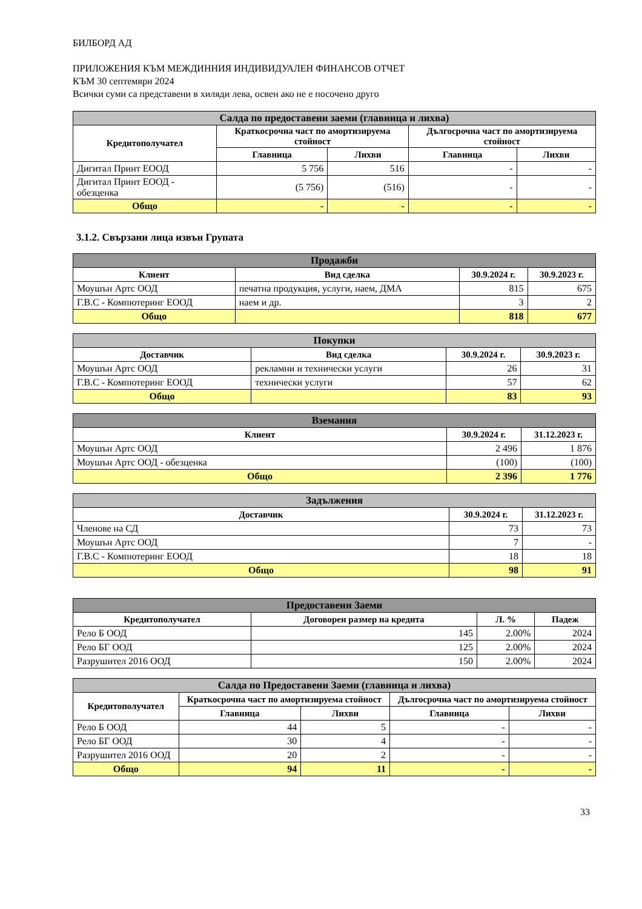БИЛБОРД АД
ПРИЛОЖЕНИЯ КЪМ МЕЖДИННИЯ ИНДИВИДУАЛЕН ФИНАНСОВ ОТЧЕТ
КЪМ 30 септември 2024
Всички суми са представени в хиляди лева, освен ако не е посочено друго
| Салда по предоставени заеми (главница и лихва) | | | | |
| --- | --- | --- | --- | --- |
| Кредитополучател | Краткосрочна част по амортизируема стойност | | Дългосрочна част по амортизируема стойност | |
| | Главница | Лихви | Главница | Лихви |
| Дигитал Принт ЕООД | 5 756 | 516 | - | - |
| Дигитал Принт ЕООД - обезценка | (5 756) | (516) | - | - |
| Общо | - | - | - | - |
3.1.2. Свързани лица извън Групата
| Продажби | | | |
| --- | --- | --- | --- |
| Клиент | Вид сделка | 30.9.2024 г. | 30.9.2023 г. |
| Моушън Артс ООД | печатна продукция, услуги, наем, ДМА | 815 | 675 |
| Г.В.С - Компютеринг ЕООД | наем и др. | 3 | 2 |
| Общо | | 818 | 677 |
| Покупки | | | |
| --- | --- | --- | --- |
| Доставчик | Вид сделка | 30.9.2024 г. | 30.9.2023 г. |
| Моушън Артс ООД | рекламни и технически услуги | 26 | 31 |
| Г.В.С - Компютеринг ЕООД | технически услуги | 57 | 62 |
| Общо | | 83 | 93 |
| Вземания | | |
| --- | --- | --- |
| Клиент | 30.9.2024 г. | 31.12.2023 г. |
| Моушън Артс ООД | 2 496 | 1 876 |
| Моушън Артс ООД - обезценка | (100) | (100) |
| Общо | 2 396 | 1 776 |
| Задължения | | |
| --- | --- | --- |
| Доставчик | 30.9.2024 г. | 31.12.2023 г. |
| Членове на СД | 73 | 73 |
| Моушън Артс ООД | 7 | - |
| Г.В.С - Компютеринг ЕООД | 18 | 18 |
| Общо | 98 | 91 |
| Предоставени Заеми | | | |
| --- | --- | --- | --- |
| Кредитополучател | Договорен размер на кредита | Л. % | Падеж |
| Рело Б ООД | 145 | 2.00% | 2024 |
| Рело БГ ООД | 125 | 2.00% | 2024 |
| Разрушител 2016 ООД | 150 | 2.00% | 2024 |
| Салда по Предоставени Заеми (главница и лихва) | | | | |
| --- | --- | --- | --- | --- |
| Кредитополучател | Краткосрочна част по амортизируема стойност | | Дългосрочна част по амортизируема стойност | |
| | Главница | Лихви | Главница | Лихви |
| Рело Б ООД | 44 | 5 | - | - |
| Рело БГ ООД | 30 | 4 | - | - |
| Разрушител 2016 ООД | 20 | 2 | - | - |
| Общо | 94 | 11 | - | - |
33